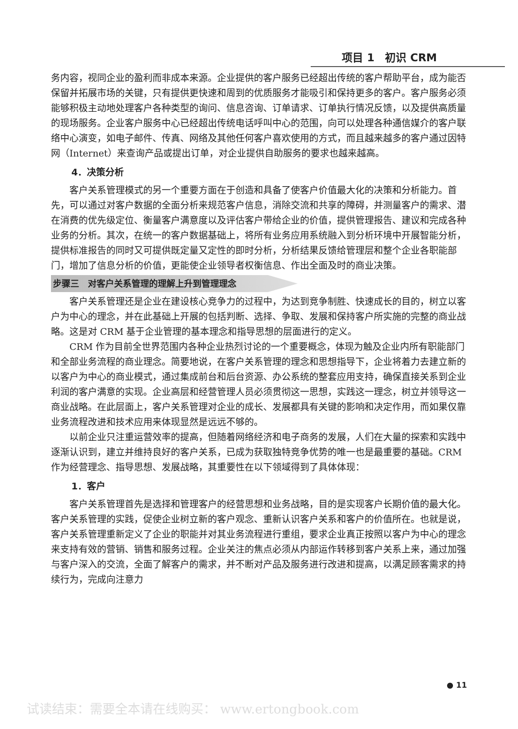项目 1　初识 CRM
务内容，视同企业的盈利而非成本来源。企业提供的客户服务已经超出传统的客户帮助平台，成为能否保留并拓展市场的关键，只有提供更快速和周到的优质服务才能吸引和保持更多的客户。客户服务必须能够积极主动地处理客户各种类型的询问、信息咨询、订单请求、订单执行情况反馈，以及提供高质量的现场服务。企业客户服务中心已经超出传统电话呼叫中心的范围，向可以处理各种通信媒介的客户联络中心演变，如电子邮件、传真、网络及其他任何客户喜欢使用的方式，而且越来越多的客户通过因特网（Internet）来查询产品或提出订单，对企业提供自助服务的要求也越来越高。
4．决策分析
客户关系管理模式的另一个重要方面在于创造和具备了使客户价值最大化的决策和分析能力。首先，可以通过对客户数据的全面分析来规范客户信息，消除交流和共享的障碍，并测量客户的需求、潜在消费的优先级定位、衡量客户满意度以及评估客户带给企业的价值，提供管理报告、建议和完成各种业务的分析。其次，在统一的客户数据基础上，将所有业务应用系统融入到分析环境中开展智能分析，提供标准报告的同时又可提供既定量又定性的即时分析，分析结果反馈给管理层和整个企业各职能部门，增加了信息分析的价值，更能使企业领导者权衡信息、作出全面及时的商业决策。
步骤三　对客户关系管理的理解上升到管理理念
客户关系管理还是企业在建设核心竞争力的过程中，为达到竞争制胜、快速成长的目的，树立以客户为中心的理念，并在此基础上开展的包括判断、选择、争取、发展和保持客户所实施的完整的商业战略。这是对 CRM 基于企业管理的基本理念和指导思想的层面进行的定义。
CRM 作为目前全世界范围内各种企业热烈讨论的一个重要概念，体现为触及企业内所有职能部门和全部业务流程的商业理念。简要地说，在客户关系管理的理念和思想指导下，企业将着力去建立新的以客户为中心的商业模式，通过集成前台和后台资源、办公系统的整套应用支持，确保直接关系到企业利润的客户满意的实现。企业高层和经营管理人员必须贯彻这一思想，实践这一理念，树立并领导这一商业战略。在此层面上，客户关系管理对企业的成长、发展都具有关键的影响和决定作用，而如果仅靠业务流程改进和技术应用来体现显然是远远不够的。
以前企业只注重运营效率的提高，但随着网络经济和电子商务的发展，人们在大量的探索和实践中逐渐认识到，建立并维持良好的客户关系，已成为获取独特竞争优势的唯一也是最重要的基础。CRM 作为经营理念、指导思想、发展战略，其重要性在以下领域得到了具体体现：
1．客户
客户关系管理首先是选择和管理客户的经营思想和业务战略，目的是实现客户长期价值的最大化。客户关系管理的实践，促使企业树立新的客户观念、重新认识客户关系和客户的价值所在。也就是说，客户关系管理重新定义了企业的职能并对其业务流程进行重组，要求企业真正按照以客户为中心的理念来支持有效的营销、销售和服务过程。企业关注的焦点必须从内部运作转移到客户关系上来，通过加强与客户深入的交流，全面了解客户的需求，并不断对产品及服务进行改进和提高，以满足顾客需求的持续行为，完成向注意力
● 11
试读结束：需要全本请在线购买： www.ertongbook.com